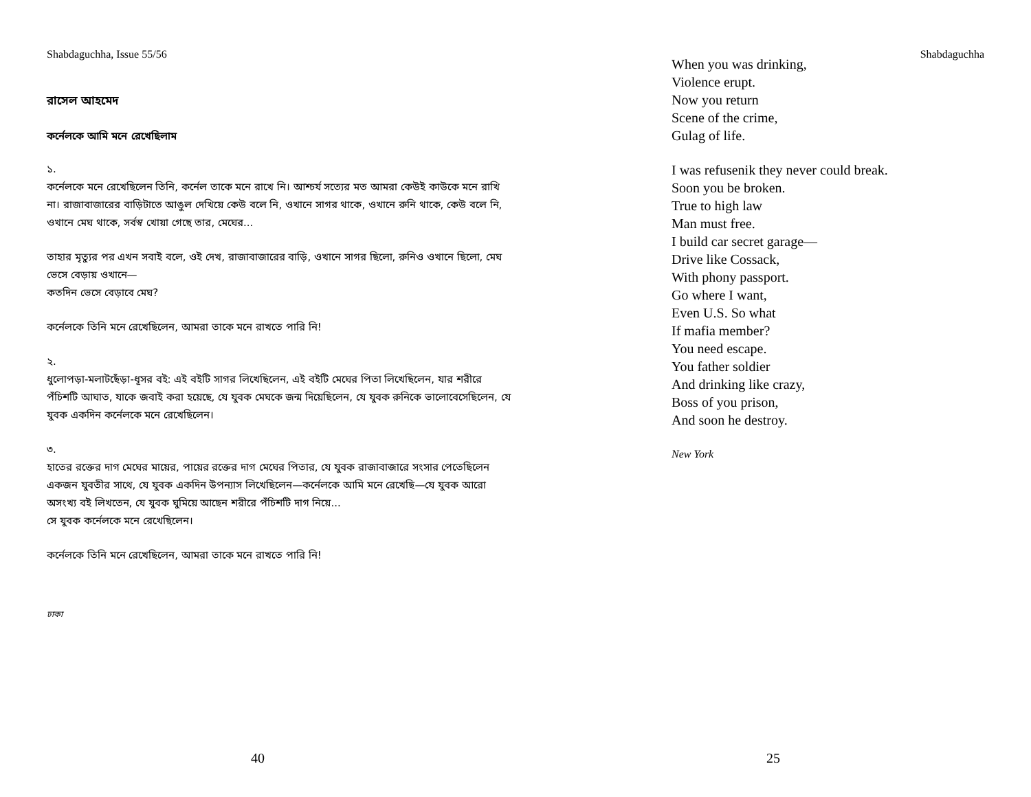Shabdaguchha, Issue 55/56
রাসেল আহমেদ
কর্নেলকে আমি মনে রেখেছিলাম
১.
কর্নেলকে মনে রেখেছিলেন তিনি, কর্নেল তাকে মনে রাখে নি। আশ্চর্য সত্যের মত আমরা কেউই কাউকে মনে রাখি না। রাজাবাজারের বাড়িটাতে আঙুল দেখিয়ে কেউ বলে নি, ওখানে সাগর থাকে, ওখানে রুনি থাকে, কেউ বলে নি, ওখানে মেঘ থাকে, সর্বস্ব খোয়া গেছে তার, মেঘের...
তাহার মৃত্যুর পর এখন সবাই বলে, ওই দেখ, রাজাবাজারের বাড়ি, ওখানে সাগর ছিলো, রুনিও ওখানে ছিলো, মেঘ ভেসে বেড়ায় ওখানে—
কতদিন ভেসে বেড়াবে মেঘ?
কর্নেলকে তিনি মনে রেখেছিলেন, আমরা তাকে মনে রাখতে পারি নি!
২.
ধুলোপড়া-মলাটছেঁড়া-ধূসর বই: এই বইটি সাগর লিখেছিলেন, এই বইটি মেঘের পিতা লিখেছিলেন, যার শরীরে পঁচিশটি আঘাত, যাকে জবাই করা হয়েছে, যে যুবক মেঘকে জন্ম দিয়েছিলেন, যে যুবক রুনিকে ভালোবেসেছিলেন, যে যুবক একদিন কর্নেলকে মনে রেখেছিলেন।
৩.
হাতের রক্তের দাগ মেঘের মায়ের, পায়ের রক্তের দাগ মেঘের পিতার, যে যুবক রাজাবাজারে সংসার পেতেছিলেন একজন যুবতীর সাথে, যে যুবক একদিন উপন্যাস লিখেছিলেন—কর্নেলকে আমি মনে রেখেছি—যে যুবক আরো অসংখ্য বই লিখতেন, যে যুবক ঘুমিয়ে আছেন শরীরে পঁচিশটি দাগ নিয়ে...
সে যুবক কর্নেলকে মনে রেখেছিলেন।
কর্নেলকে তিনি মনে রেখেছিলেন, আমরা তাকে মনে রাখতে পারি নি!
ঢাকা
40
Shabdaguchha
When you was drinking,
Violence erupt.
Now you return
Scene of the crime,
Gulag of life.
I was refusenik they never could break.
Soon you be broken.
True to high law
Man must free.
I build car secret garage—
Drive like Cossack,
With phony passport.
Go where I want,
Even U.S. So what
If mafia member?
You need escape.
You father soldier
And drinking like crazy,
Boss of you prison,
And soon he destroy.
New York
25